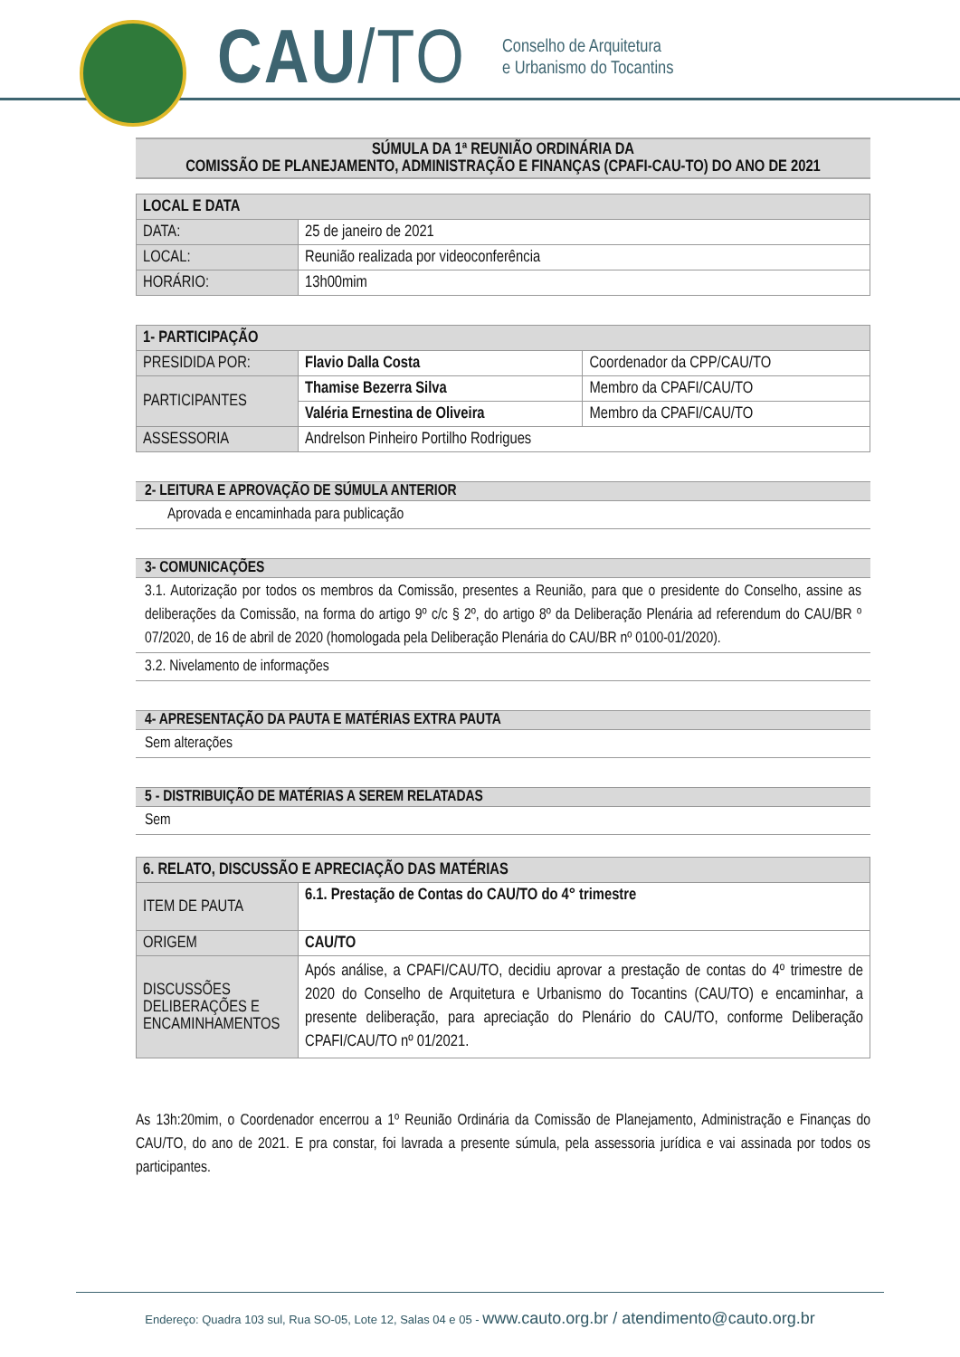CAU/TO
Conselho de Arquitetura
e Urbanismo do Tocantins
SÚMULA DA 1ª REUNIÃO ORDINÁRIA DA
COMISSÃO DE PLANEJAMENTO, ADMINISTRAÇÃO E FINANÇAS (CPAFI-CAU-TO) DO ANO DE 2021
| LOCAL E DATA | |
| --- | --- |
| DATA: | 25 de janeiro de 2021 |
| LOCAL: | Reunião realizada por videoconferência |
| HORÁRIO: | 13h00mim |
| 1- PARTICIPAÇÃO | | |
| --- | --- | --- |
| PRESIDIDA POR: | Flavio Dalla Costa | Coordenador da CPP/CAU/TO |
| PARTICIPANTES | Thamise Bezerra Silva | Membro da CPAFI/CAU/TO |
| | Valéria Ernestina de Oliveira | Membro da CPAFI/CAU/TO |
| ASSESSORIA | Andrelson Pinheiro Portilho Rodrigues | |
2- LEITURA E APROVAÇÃO DE SÚMULA ANTERIOR
Aprovada e encaminhada para publicação
3- COMUNICAÇÕES
3.1. Autorização por todos os membros da Comissão, presentes a Reunião, para que o presidente do Conselho, assine as deliberações da Comissão, na forma do artigo 9º c/c § 2º, do artigo 8º da Deliberação Plenária ad referendum do CAU/BR º 07/2020, de 16 de abril de 2020 (homologada pela Deliberação Plenária do CAU/BR nº 0100-01/2020).
3.2. Nivelamento de informações
4- APRESENTAÇÃO DA PAUTA E MATÉRIAS EXTRA PAUTA
Sem alterações
5 - DISTRIBUIÇÃO DE MATÉRIAS A SEREM RELATADAS
Sem
| 6. RELATO, DISCUSSÃO E APRECIAÇÃO DAS MATÉRIAS | |
| --- | --- |
| ITEM DE PAUTA | 6.1. Prestação de Contas do CAU/TO do 4° trimestre |
| ORIGEM | CAU/TO |
| DISCUSSÕES DELIBERAÇÕES E ENCAMINHAMENTOS | Após análise, a CPAFI/CAU/TO, decidiu aprovar a prestação de contas do 4º trimestre de 2020 do Conselho de Arquitetura e Urbanismo do Tocantins (CAU/TO) e encaminhar, a presente deliberação, para apreciação do Plenário do CAU/TO, conforme Deliberação CPAFI/CAU/TO nº 01/2021. |
As 13h:20mim, o Coordenador encerrou a 1º Reunião Ordinária da Comissão de Planejamento, Administração e Finanças do CAU/TO, do ano de 2021. E pra constar, foi lavrada a presente súmula, pela assessoria jurídica e vai assinada por todos os participantes.
Endereço: Quadra 103 sul, Rua SO-05, Lote 12, Salas 04 e 05 - www.cauto.org.br / atendimento@cauto.org.br